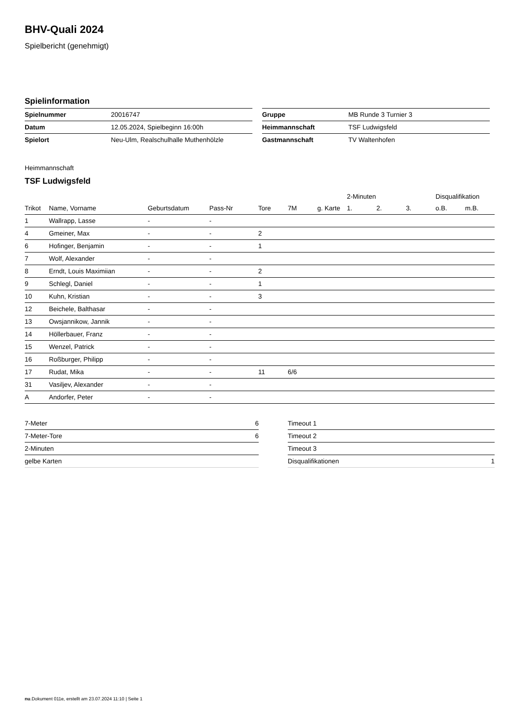BHV-Quali 2024
Spielbericht (genehmigt)
Spielinformation
| Spielnummer | 20016747 |
| Datum | 12.05.2024, Spielbeginn 16:00h |
| Spielort | Neu-Ulm, Realschulhalle Muthenhölzle |
| Gruppe | MB Runde 3 Turnier 3 |
| Heimmannschaft | TSF Ludwigsfeld |
| Gastmannschaft | TV Waltenhofen |
Heimmannschaft
TSF Ludwigsfeld
| | | | | | | | 2-Minuten | | | Disqualifikation | |
| --- | --- | --- | --- | --- | --- | --- | --- | --- | --- | --- | --- |
| Trikot | Name, Vorname | Geburtsdatum | Pass-Nr | Tore | 7M | g. Karte | 1. | 2. | 3. | o.B. | m.B. |
| 1 | Wallrapp, Lasse | - | - | | | | | | | | |
| 4 | Gmeiner, Max | - | - | 2 | | | | | | | |
| 6 | Hofinger, Benjamin | - | - | 1 | | | | | | | |
| 7 | Wolf, Alexander | - | - | | | | | | | | |
| 8 | Erndt, Louis Maximiian | - | - | 2 | | | | | | | |
| 9 | Schlegl, Daniel | - | - | 1 | | | | | | | |
| 10 | Kuhn, Kristian | - | - | 3 | | | | | | | |
| 12 | Beichele, Balthasar | - | - | | | | | | | | |
| 13 | Owsjannikow, Jannik | - | - | | | | | | | | |
| 14 | Höllerbauer, Franz | - | - | | | | | | | | |
| 15 | Wenzel, Patrick | - | - | | | | | | | | |
| 16 | Roßburger, Philipp | - | - | | | | | | | | |
| 17 | Rudat, Mika | - | - | 11 | 6/6 | | | | | | |
| 31 | Vasiljev, Alexander | - | - | | | | | | | | |
| A | Andorfer, Peter | - | - | | | | | | | | |
| 7-Meter | 6 |
| 7-Meter-Tore | 6 |
| 2-Minuten | |
| gelbe Karten | |
| Timeout 1 | |
| Timeout 2 | |
| Timeout 3 | |
| Disqualifikationen | 1 |
nu.Dokument 011e, erstellt am 23.07.2024 11:10 | Seite 1